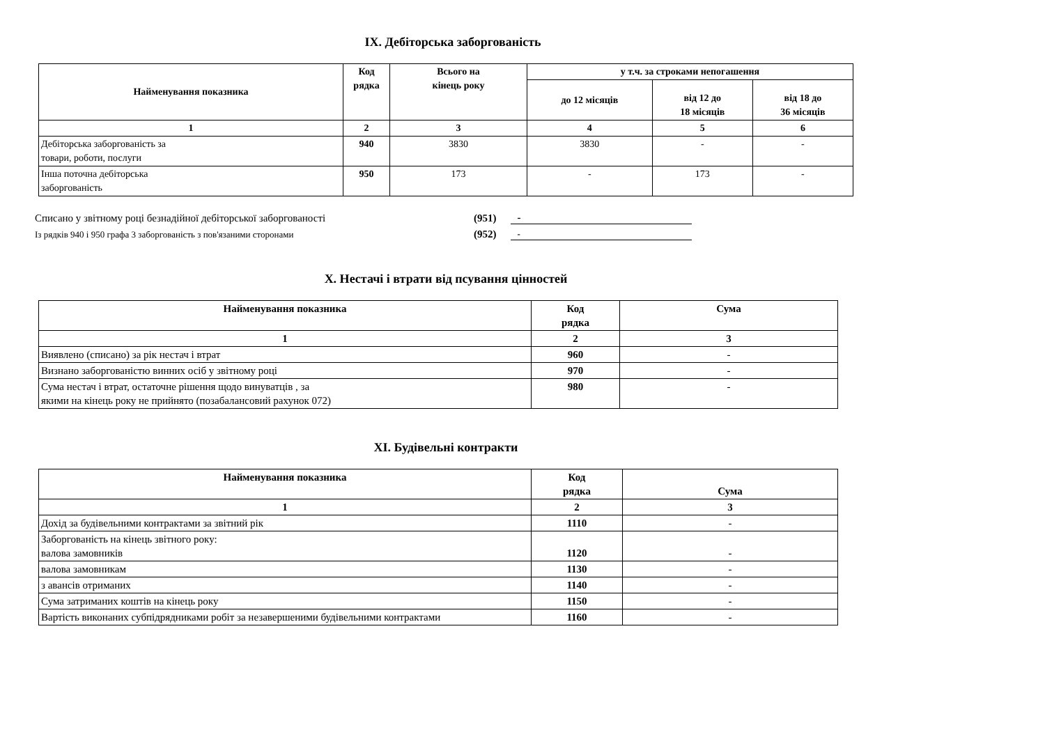IX. Дебіторська заборгованість
| Найменування показника | Код рядка | Всього на кінець року | у т.ч. за строками непогашення | | |
| --- | --- | --- | --- | --- | --- |
| | | | до 12 місяців | від 12 до 18 місяців | від 18 до 36 місяців |
| 1 | 2 | 3 | 4 | 5 | 6 |
| Дебіторська заборгованість за товари, роботи, послуги | 940 | 3830 | 3830 | - | - |
| Інша поточна дебіторська заборгованість | 950 | 173 | - | 173 | - |
Списано у звітному році безнадійної дебіторської заборгованості (951) -
Із рядків 940 і 950 графа 3 заборгованість з пов'язаними сторонами (952) -
X. Нестачі і втрати від псування цінностей
| Найменування показника | Код рядка | Сума |
| --- | --- | --- |
| 1 | 2 | 3 |
| Виявлено (списано) за рік нестач і втрат | 960 | - |
| Визнано заборгованістю винних осіб у звітному році | 970 | - |
| Сума нестач і втрат, остаточне рішення щодо винуватців , за якими на кінець року не прийнято (позабалансовий рахунок 072) | 980 | - |
XI. Будівельні контракти
| Найменування показника | Код рядка | Сума |
| --- | --- | --- |
| 1 | 2 | 3 |
| Дохід за будівельними контрактами за звітний рік | 1110 | - |
| Заборгованість на кінець звітного року: валова замовників | 1120 | - |
| валова замовникам | 1130 | - |
| з авансів отриманих | 1140 | - |
| Сума затриманих коштів на кінець року | 1150 | - |
| Вартість виконаних субпідрядниками робіт за незавершеними будівельними контрактами | 1160 | - |